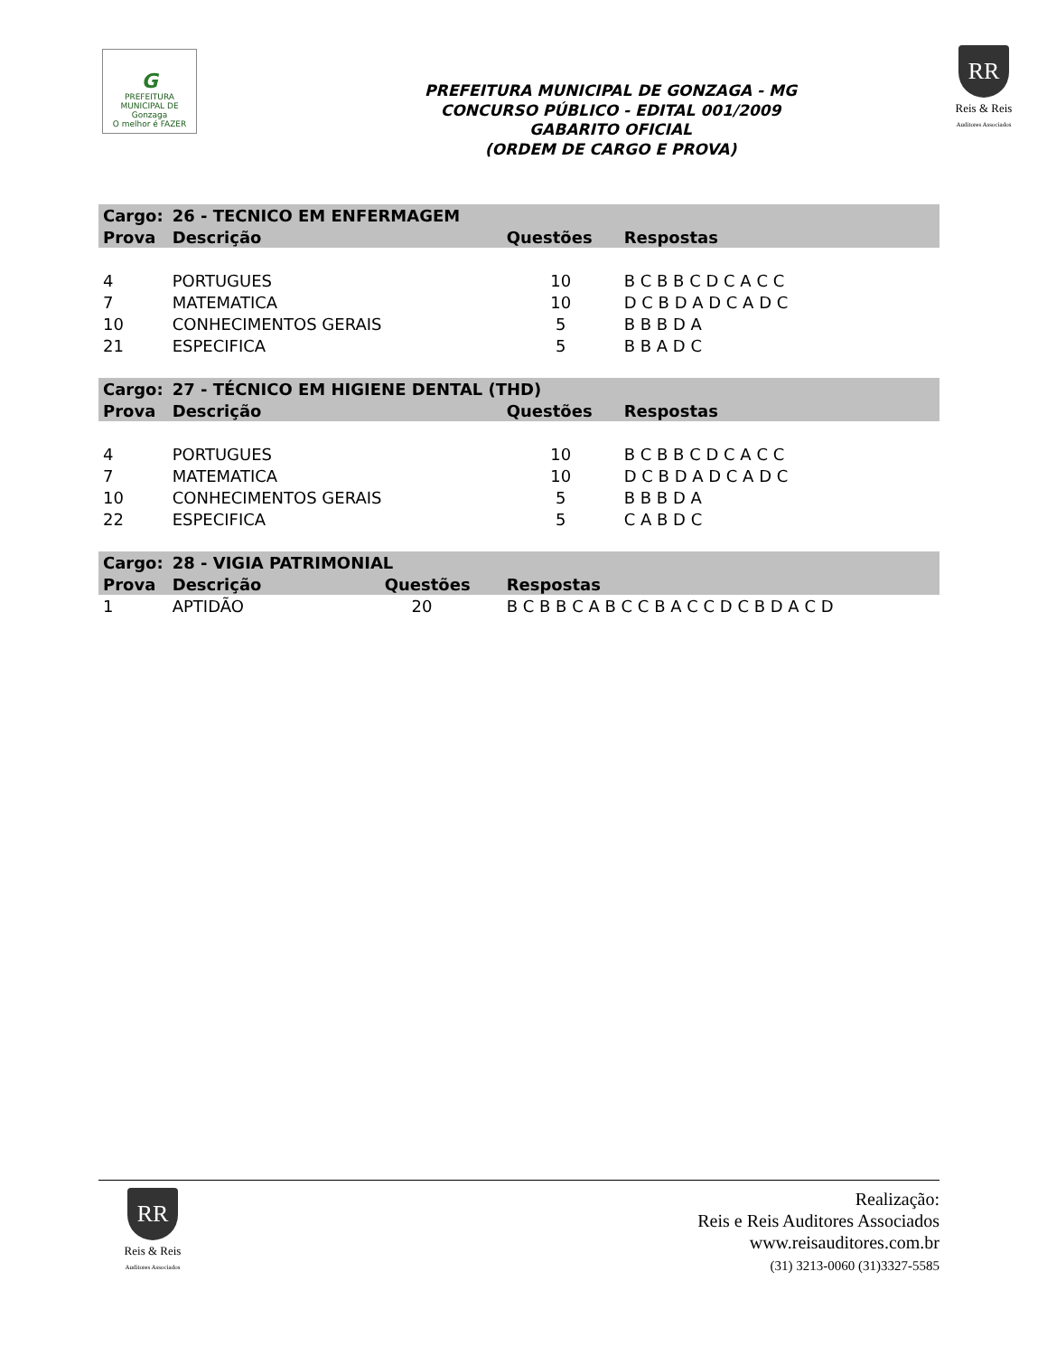G
PREFEITURA MUNICIPAL DE
Gonzaga
O melhor é FAZER
PREFEITURA MUNICIPAL DE GONZAGA - MG
CONCURSO PÚBLICO - EDITAL 001/2009
GABARITO OFICIAL
(ORDEM DE CARGO E PROVA)
RR
Reis & Reis
Auditores Associados
| Cargo: | 26 - TECNICO EM ENFERMAGEM | | |
| --- | --- | --- | --- |
| Prova | Descrição | Questões | Respostas |
| 4 | PORTUGUES | 10 | B C B B C D C A C C |
| 7 | MATEMATICA | 10 | D C B D A D C A D C |
| 10 | CONHECIMENTOS GERAIS | 5 | B B B D A |
| 21 | ESPECIFICA | 5 | B B A D C |
| Cargo: | 27 - TÉCNICO EM HIGIENE DENTAL (THD) | | |
| Prova | Descrição | Questões | Respostas |
| 4 | PORTUGUES | 10 | B C B B C D C A C C |
| 7 | MATEMATICA | 10 | D C B D A D C A D C |
| 10 | CONHECIMENTOS GERAIS | 5 | B B B D A |
| 22 | ESPECIFICA | 5 | C A B D C |
| Cargo: | 28 - VIGIA PATRIMONIAL | | |
| Prova | Descrição Questões | Respostas | |
| 1 | APTIDÃO 20 | B C B B C A B C C B A C C D C B D A C D | |
RR
Reis & Reis
Auditores Associados
Realização:
Reis e Reis Auditores Associados
www.reisauditores.com.br
(31) 3213-0060 (31)3327-5585